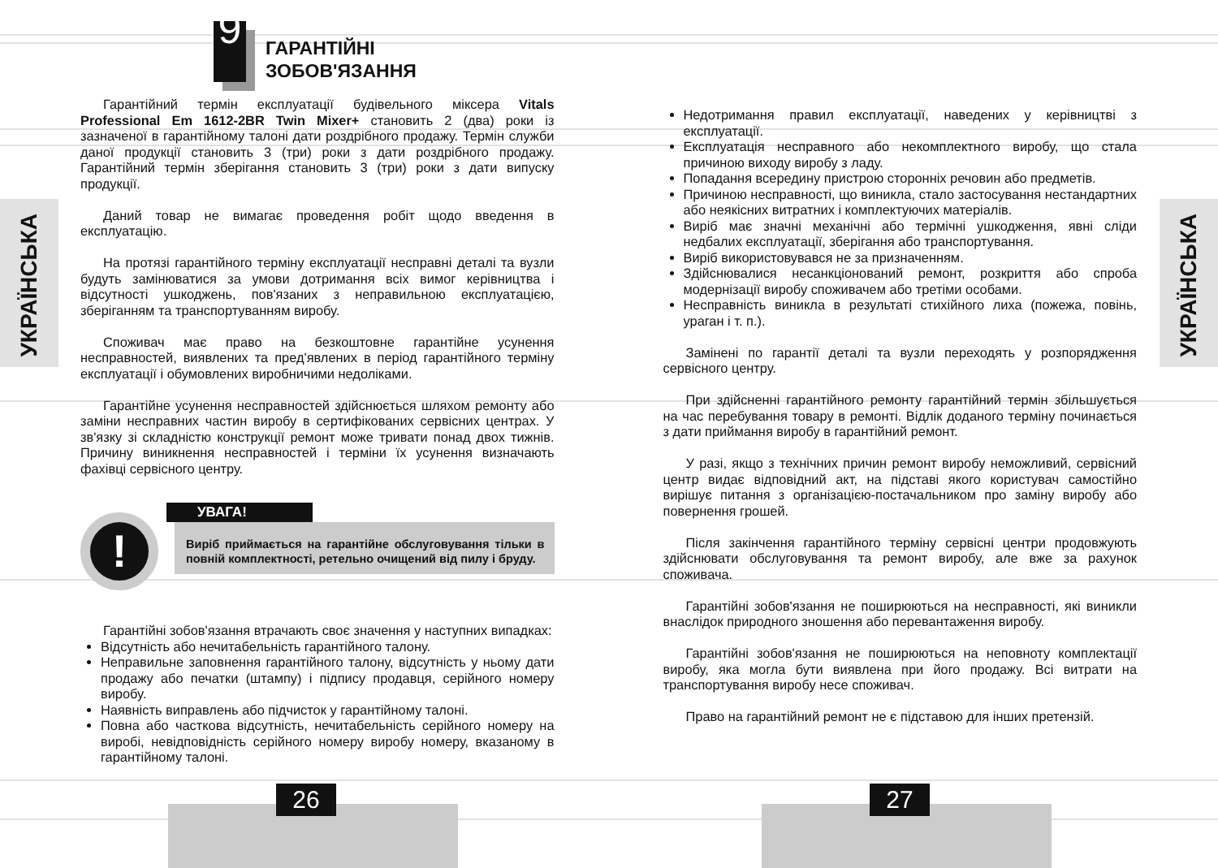УКРАЇНСЬКА
УКРАЇНСЬКА
9
ГАРАНТІЙНІ
ЗОБОВ'ЯЗАННЯ
Гарантійний термін експлуатації будівельного міксера Vitals Professional Em 1612-2BR Twin Mixer+ становить 2 (два) роки із зазначеної в гарантійному талоні дати роздрібного продажу. Термін служби даної продукції становить 3 (три) роки з дати роздрібного продажу. Гарантійний термін зберігання становить 3 (три) роки з дати випуску продукції.
Даний товар не вимагає проведення робіт щодо введення в експлуатацію.
На протязі гарантійного терміну експлуатації несправні деталі та вузли будуть замінюватися за умови дотримання всіх вимог керівництва і відсутності ушкоджень, пов'язаних з неправильною експлуатацією, зберіганням та транспортуванням виробу.
Споживач має право на безкоштовне гарантійне усунення несправностей, виявлених та пред'явлених в період гарантійного терміну експлуатації і обумовлених виробничими недоліками.
Гарантійне усунення несправностей здійснюється шляхом ремонту або заміни несправних частин виробу в сертифікованих сервісних центрах. У зв'язку зі складністю конструкції ремонт може тривати понад двох тижнів. Причину виникнення несправностей і терміни їх усунення визначають фахівці сервісного центру.
!
УВАГА!
Виріб приймається на гарантійне обслуговування тільки в повній комплектності, ретельно очищений від пилу і бруду.
Гарантійні зобов'язання втрачають своє значення у наступних випадках:
Відсутність або нечитабельність гарантійного талону.
Неправильне заповнення гарантійного талону, відсутність у ньому дати продажу або печатки (штампу) і підпису продавця, серійного номеру виробу.
Наявність виправлень або підчисток у гарантійному талоні.
Повна або часткова відсутність, нечитабельність серійного номеру на виробі, невідповідність серійного номеру виробу номеру, вказаному в гарантійному талоні.
Недотримання правил експлуатації, наведених у керівництві з експлуатації.
Експлуатація несправного або некомплектного виробу, що стала причиною виходу виробу з ладу.
Попадання всередину пристрою сторонніх речовин або предметів.
Причиною несправності, що виникла, стало застосування нестандартних або неякісних витратних і комплектуючих матеріалів.
Виріб має значні механічні або термічні ушкодження, явні сліди недбалих експлуатації, зберігання або транспортування.
Виріб використовувався не за призначенням.
Здійснювалися несанкціонований ремонт, розкриття або спроба модернізації виробу споживачем або третіми особами.
Несправність виникла в результаті стихійного лиха (пожежа, повінь, ураган і т. п.).
Замінені по гарантії деталі та вузли переходять у розпорядження сервісного центру.
При здійсненні гарантійного ремонту гарантійний термін збільшується на час перебування товару в ремонті. Відлік доданого терміну починається з дати приймання виробу в гарантійний ремонт.
У разі, якщо з технічних причин ремонт виробу неможливий, сервісний центр видає відповідний акт, на підставі якого користувач самостійно вирішує питання з організацією-постачальником про заміну виробу або повернення грошей.
Після закінчення гарантійного терміну сервісні центри продовжують здійснювати обслуговування та ремонт виробу, але вже за рахунок споживача.
Гарантійні зобов'язання не поширюються на несправності, які виникли внаслідок природного зношення або перевантаження виробу.
Гарантійні зобов'язання не поширюються на неповноту комплектації виробу, яка могла бути виявлена при його продажу. Всі витрати на транспортування виробу несе споживач.
Право на гарантійний ремонт не є підставою для інших претензій.
26 27